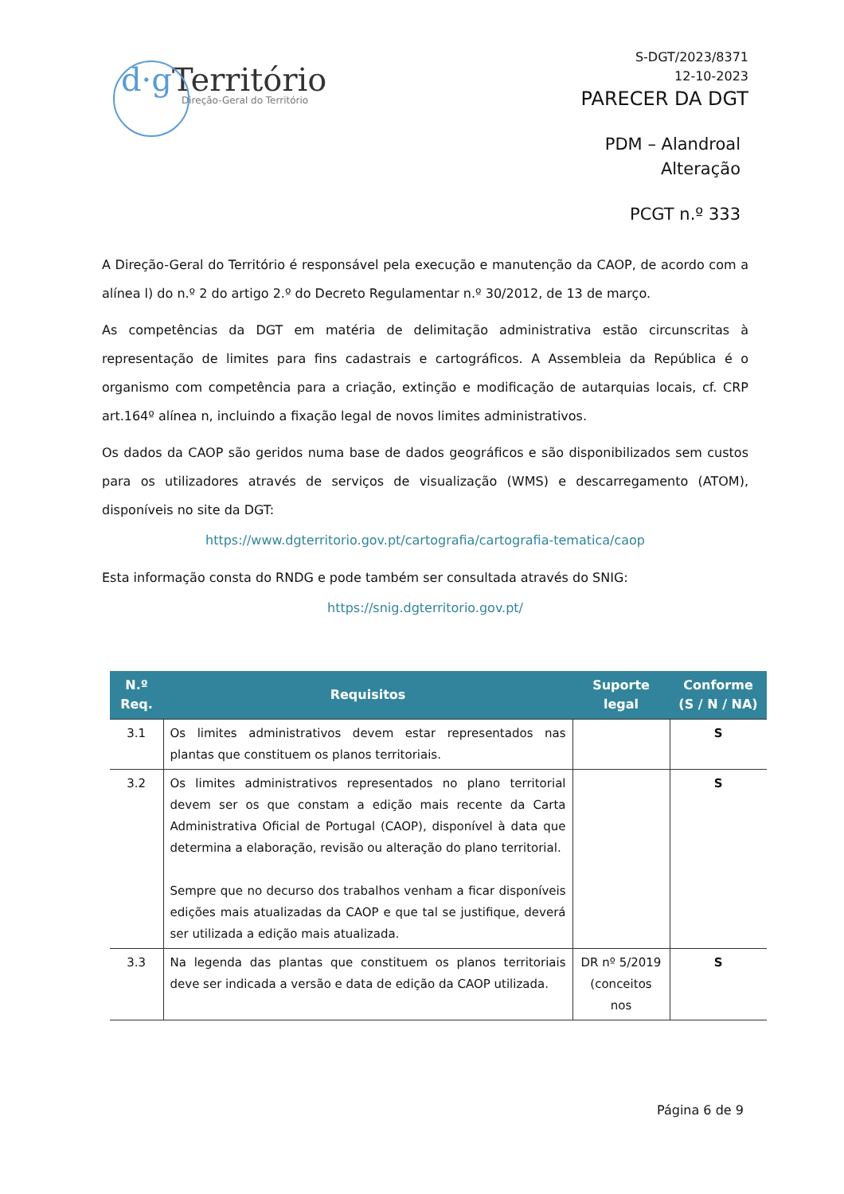d·g Território
Direção-Geral do Território
S-DGT/2023/8371
12-10-2023
PARECER DA DGT
PDM – Alandroal
Alteração
PCGT n.º 333
A Direção-Geral do Território é responsável pela execução e manutenção da CAOP, de acordo com a alínea l) do n.º 2 do artigo 2.º do Decreto Regulamentar n.º 30/2012, de 13 de março.
As competências da DGT em matéria de delimitação administrativa estão circunscritas à representação de limites para fins cadastrais e cartográficos. A Assembleia da República é o organismo com competência para a criação, extinção e modificação de autarquias locais, cf. CRP art.164º alínea n, incluindo a fixação legal de novos limites administrativos.
Os dados da CAOP são geridos numa base de dados geográficos e são disponibilizados sem custos para os utilizadores através de serviços de visualização (WMS) e descarregamento (ATOM), disponíveis no site da DGT:
https://www.dgterritorio.gov.pt/cartografia/cartografia-tematica/caop
Esta informação consta do RNDG e pode também ser consultada através do SNIG:
https://snig.dgterritorio.gov.pt/
| N.º Req. | Requisitos | Suporte legal | Conforme (S / N / NA) |
| --- | --- | --- | --- |
| 3.1 | Os limites administrativos devem estar representados nas plantas que constituem os planos territoriais. | | S |
| 3.2 | Os limites administrativos representados no plano territorial devem ser os que constam a edição mais recente da Carta Administrativa Oficial de Portugal (CAOP), disponível à data que determina a elaboração, revisão ou alteração do plano territorial. Sempre que no decurso dos trabalhos venham a ficar disponíveis edições mais atualizadas da CAOP e que tal se justifique, deverá ser utilizada a edição mais atualizada. | | S |
| 3.3 | Na legenda das plantas que constituem os planos territoriais deve ser indicada a versão e data de edição da CAOP utilizada. | DR nº 5/2019 (conceitos nos | S |
Página 6 de 9